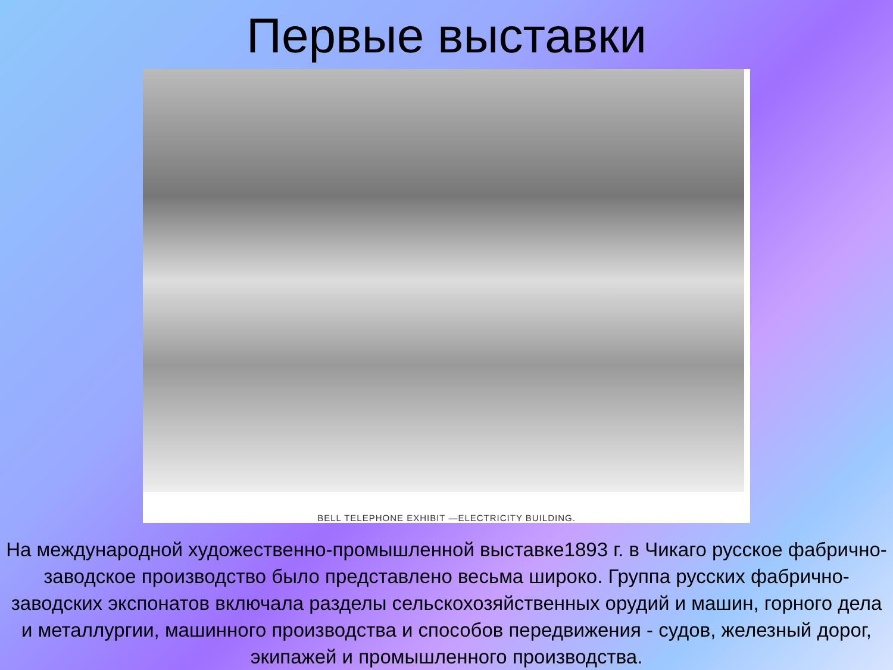Первые выставки
BELL TELEPHONE EXHIBIT —ELECTRICITY BUILDING.
На международной художественно-промышленной выставке1893 г. в Чикаго русское фабрично-заводское производство было представлено весьма широко. Группа русских фабрично-заводских экспонатов включала разделы сельскохозяйственных орудий и машин, горного дела и металлургии, машинного производства и способов передвижения - судов, железный дорог, экипажей и промышленного производства.